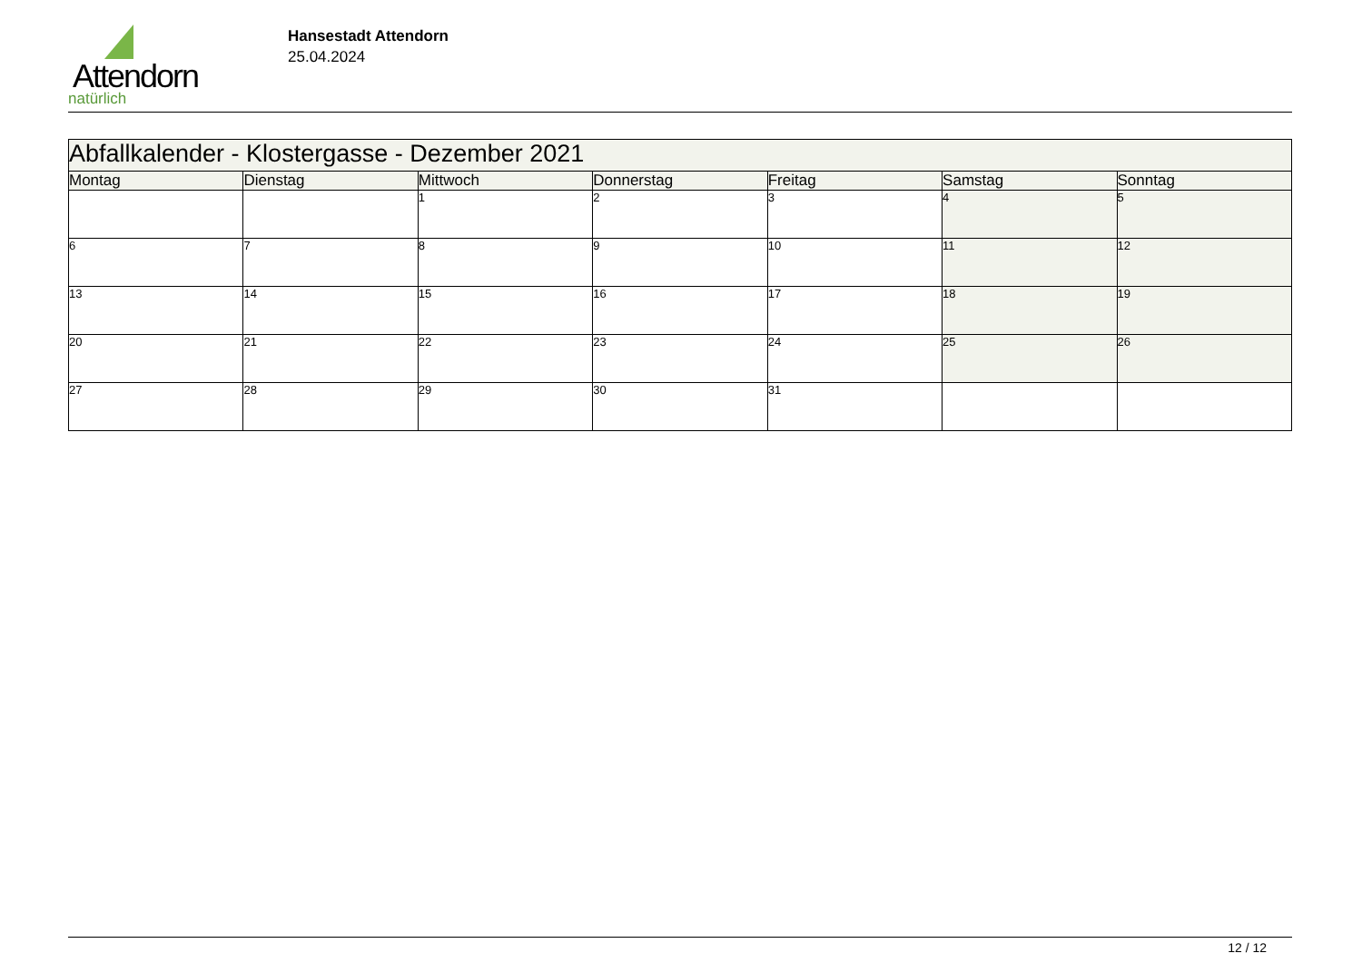Attendorn
natürlich
Hansestadt Attendorn
25.04.2024
| Abfallkalender - Klostergasse - Dezember 2021 | | | | | | |
| Montag | Dienstag | Mittwoch | Donnerstag | Freitag | Samstag | Sonntag |
| | | 1 | 2 | 3 | 4 | 5 |
| 6 | 7 | 8 | 9 | 10 | 11 | 12 |
| 13 | 14 | 15 | 16 | 17 | 18 | 19 |
| 20 | 21 | 22 | 23 | 24 | 25 | 26 |
| 27 | 28 | 29 | 30 | 31 | | |
12 / 12